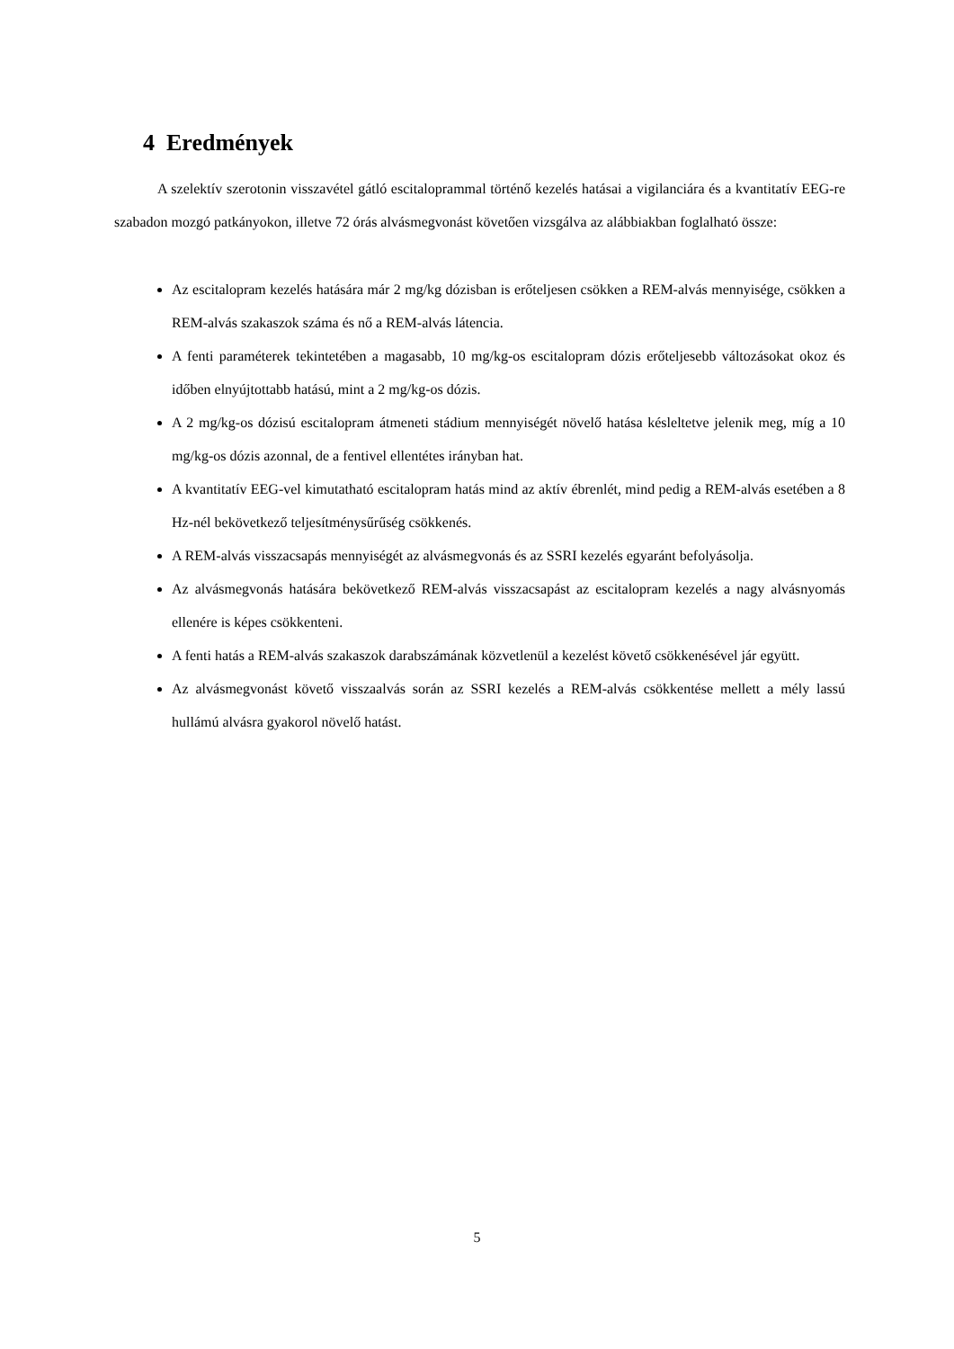4 Eredmények
A szelektív szerotonin visszavétel gátló escitaloprammal történő kezelés hatásai a vigilanciára és a kvantitatív EEG-re szabadon mozgó patkányokon, illetve 72 órás alvásmegvonást követően vizsgálva az alábbiakban foglalható össze:
Az escitalopram kezelés hatására már 2 mg/kg dózisban is erőteljesen csökken a REM-alvás mennyisége, csökken a REM-alvás szakaszok száma és nő a REM-alvás látencia.
A fenti paraméterek tekintetében a magasabb, 10 mg/kg-os escitalopram dózis erőteljesebb változásokat okoz és időben elnyújtottabb hatású, mint a 2 mg/kg-os dózis.
A 2 mg/kg-os dózisú escitalopram átmeneti stádium mennyiségét növelő hatása késleltetve jelenik meg, míg a 10 mg/kg-os dózis azonnal, de a fentivel ellentétes irányban hat.
A kvantitatív EEG-vel kimutatható escitalopram hatás mind az aktív ébrenlét, mind pedig a REM-alvás esetében a 8 Hz-nél bekövetkező teljesítménysűrűség csökkenés.
A REM-alvás visszacsapás mennyiségét az alvásmegvonás és az SSRI kezelés egyaránt befolyásolja.
Az alvásmegvonás hatására bekövetkező REM-alvás visszacsapást az escitalopram kezelés a nagy alvásnyomás ellenére is képes csökkenteni.
A fenti hatás a REM-alvás szakaszok darabszámának közvetlenül a kezelést követő csökkenésével jár együtt.
Az alvásmegvonást követő visszaalvás során az SSRI kezelés a REM-alvás csökkentése mellett a mély lassú hullámú alvásra gyakorol növelő hatást.
5